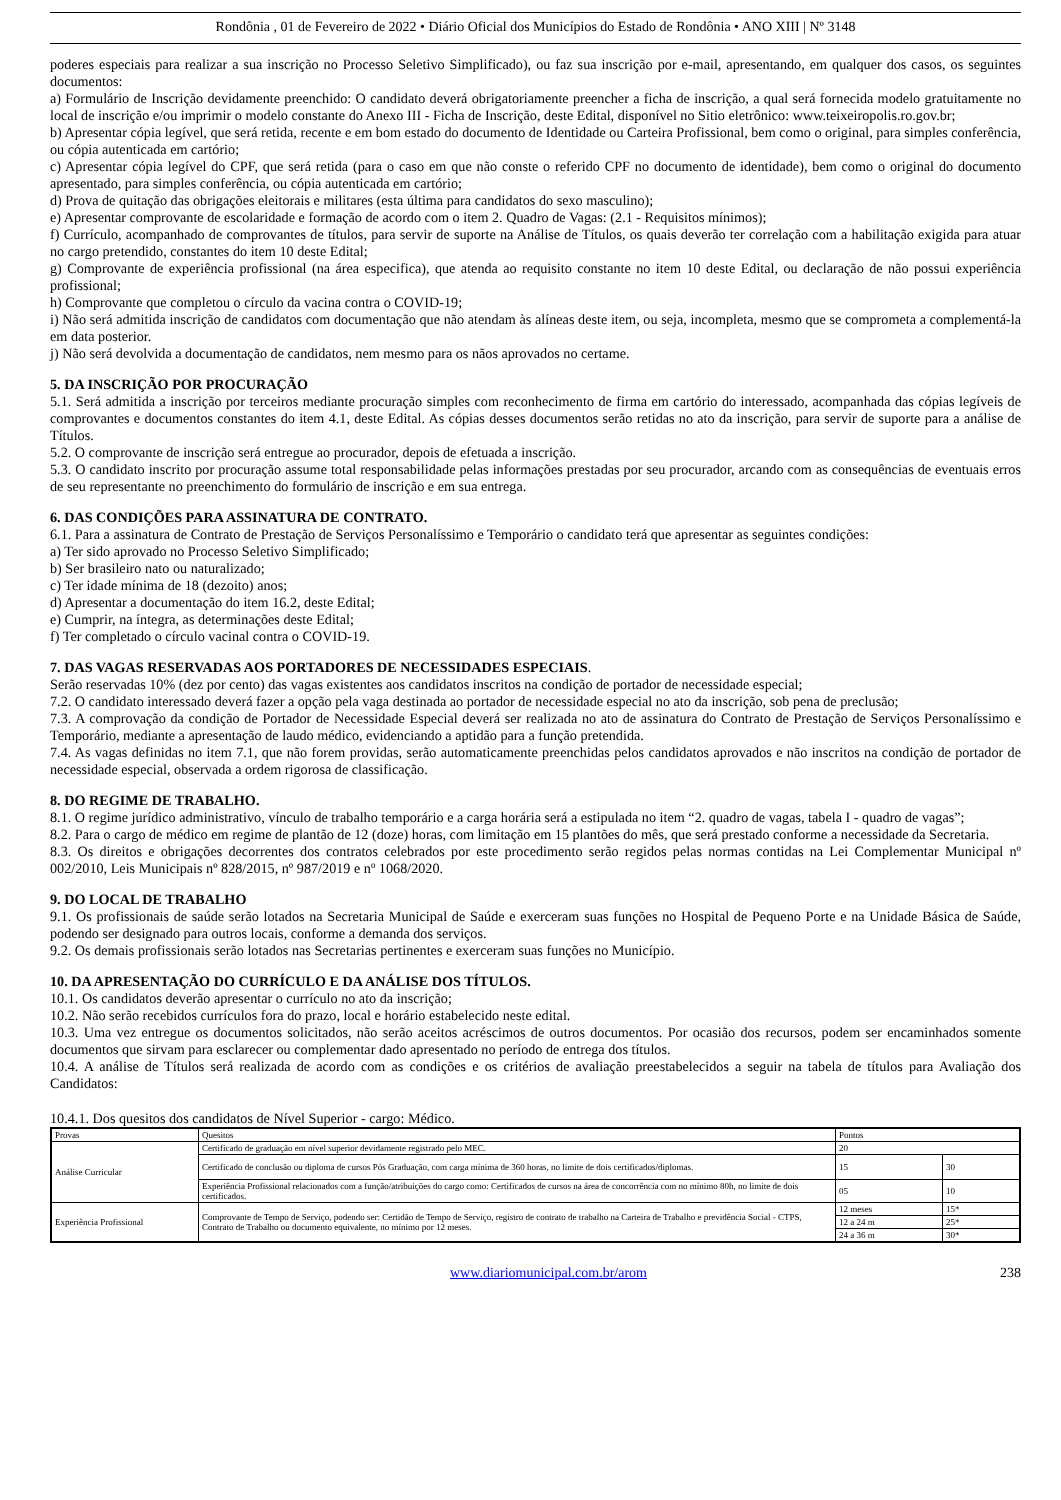Rondônia , 01 de Fevereiro de 2022 • Diário Oficial dos Municípios do Estado de Rondônia • ANO XIII | Nº 3148
poderes especiais para realizar a sua inscrição no Processo Seletivo Simplificado), ou faz sua inscrição por e-mail, apresentando, em qualquer dos casos, os seguintes documentos:
a) Formulário de Inscrição devidamente preenchido: O candidato deverá obrigatoriamente preencher a ficha de inscrição, a qual será fornecida modelo gratuitamente no local de inscrição e/ou imprimir o modelo constante do Anexo III - Ficha de Inscrição, deste Edital, disponível no Sitio eletrônico: www.teixeiropolis.ro.gov.br;
b) Apresentar cópia legível, que será retida, recente e em bom estado do documento de Identidade ou Carteira Profissional, bem como o original, para simples conferência, ou cópia autenticada em cartório;
c) Apresentar cópia legível do CPF, que será retida (para o caso em que não conste o referido CPF no documento de identidade), bem como o original do documento apresentado, para simples conferência, ou cópia autenticada em cartório;
d) Prova de quitação das obrigações eleitorais e militares (esta última para candidatos do sexo masculino);
e) Apresentar comprovante de escolaridade e formação de acordo com o item 2. Quadro de Vagas: (2.1 - Requisitos mínimos);
f) Currículo, acompanhado de comprovantes de títulos, para servir de suporte na Análise de Títulos, os quais deverão ter correlação com a habilitação exigida para atuar no cargo pretendido, constantes do item 10 deste Edital;
g) Comprovante de experiência profissional (na área especifica), que atenda ao requisito constante no item 10 deste Edital, ou declaração de não possui experiência profissional;
h) Comprovante que completou o círculo da vacina contra o COVID-19;
i) Não será admitida inscrição de candidatos com documentação que não atendam às alíneas deste item, ou seja, incompleta, mesmo que se comprometa a complementá-la em data posterior.
j) Não será devolvida a documentação de candidatos, nem mesmo para os nãos aprovados no certame.
5. DA INSCRIÇÃO POR PROCURAÇÃO
5.1. Será admitida a inscrição por terceiros mediante procuração simples com reconhecimento de firma em cartório do interessado, acompanhada das cópias legíveis de comprovantes e documentos constantes do item 4.1, deste Edital. As cópias desses documentos serão retidas no ato da inscrição, para servir de suporte para a análise de Títulos.
5.2. O comprovante de inscrição será entregue ao procurador, depois de efetuada a inscrição.
5.3. O candidato inscrito por procuração assume total responsabilidade pelas informações prestadas por seu procurador, arcando com as consequências de eventuais erros de seu representante no preenchimento do formulário de inscrição e em sua entrega.
6. DAS CONDIÇÕES PARA ASSINATURA DE CONTRATO.
6.1. Para a assinatura de Contrato de Prestação de Serviços Personalíssimo e Temporário o candidato terá que apresentar as seguintes condições:
a) Ter sido aprovado no Processo Seletivo Simplificado;
b) Ser brasileiro nato ou naturalizado;
c) Ter idade mínima de 18 (dezoito) anos;
d) Apresentar a documentação do item 16.2, deste Edital;
e) Cumprir, na íntegra, as determinações deste Edital;
f) Ter completado o círculo vacinal contra o COVID-19.
7. DAS VAGAS RESERVADAS AOS PORTADORES DE NECESSIDADES ESPECIAIS.
Serão reservadas 10% (dez por cento) das vagas existentes aos candidatos inscritos na condição de portador de necessidade especial;
7.2. O candidato interessado deverá fazer a opção pela vaga destinada ao portador de necessidade especial no ato da inscrição, sob pena de preclusão;
7.3. A comprovação da condição de Portador de Necessidade Especial deverá ser realizada no ato de assinatura do Contrato de Prestação de Serviços Personalíssimo e Temporário, mediante a apresentação de laudo médico, evidenciando a aptidão para a função pretendida.
7.4. As vagas definidas no item 7.1, que não forem providas, serão automaticamente preenchidas pelos candidatos aprovados e não inscritos na condição de portador de necessidade especial, observada a ordem rigorosa de classificação.
8. DO REGIME DE TRABALHO.
8.1. O regime jurídico administrativo, vínculo de trabalho temporário e a carga horária será a estipulada no item “2. quadro de vagas, tabela I - quadro de vagas”;
8.2. Para o cargo de médico em regime de plantão de 12 (doze) horas, com limitação em 15 plantões do mês, que será prestado conforme a necessidade da Secretaria.
8.3. Os direitos e obrigações decorrentes dos contratos celebrados por este procedimento serão regidos pelas normas contidas na Lei Complementar Municipal nº 002/2010, Leis Municipais nº 828/2015, nº 987/2019 e nº 1068/2020.
9. DO LOCAL DE TRABALHO
9.1. Os profissionais de saúde serão lotados na Secretaria Municipal de Saúde e exerceram suas funções no Hospital de Pequeno Porte e na Unidade Básica de Saúde, podendo ser designado para outros locais, conforme a demanda dos serviços.
9.2. Os demais profissionais serão lotados nas Secretarias pertinentes e exerceram suas funções no Município.
10. DA APRESENTAÇÃO DO CURRÍCULO E DA ANÁLISE DOS TÍTULOS.
10.1. Os candidatos deverão apresentar o currículo no ato da inscrição;
10.2. Não serão recebidos currículos fora do prazo, local e horário estabelecido neste edital.
10.3. Uma vez entregue os documentos solicitados, não serão aceitos acréscimos de outros documentos. Por ocasião dos recursos, podem ser encaminhados somente documentos que sirvam para esclarecer ou complementar dado apresentado no período de entrega dos títulos.
10.4. A análise de Títulos será realizada de acordo com as condições e os critérios de avaliação preestabelecidos a seguir na tabela de títulos para Avaliação dos Candidatos:
10.4.1. Dos quesitos dos candidatos de Nível Superior - cargo: Médico.
| Provas | Quesitos | Pontos | | |
| Análise Curricular | Certificado de graduação em nível superior devidamente registrado pelo MEC. | 20 | | |
| | Certificado de conclusão ou diploma de cursos Pós Graduação, com carga mínima de 360 horas, no limite de dois certificados/diplomas. | 15 | 30 | |
| | Experiência Profissional relacionados com a função/atribuições do cargo como: Certificados de cursos na área de concorrência com no mínimo 80h, no limite de dois certificados. | 05 | 10 | |
| Experiência Profissional | Comprovante de Tempo de Serviço, podendo ser: Certidão de Tempo de Serviço, registro de contrato de trabalho na Carteira de Trabalho e previdência Social - CTPS, Contrato de Trabalho ou documento equivalente, no mínimo por 12 meses. | 12 meses | | 15* |
| | | 12 a 24 m | | 25* |
| | | 24 a 36 m | | 30* |
www.diariomunicipal.com.br/arom 238